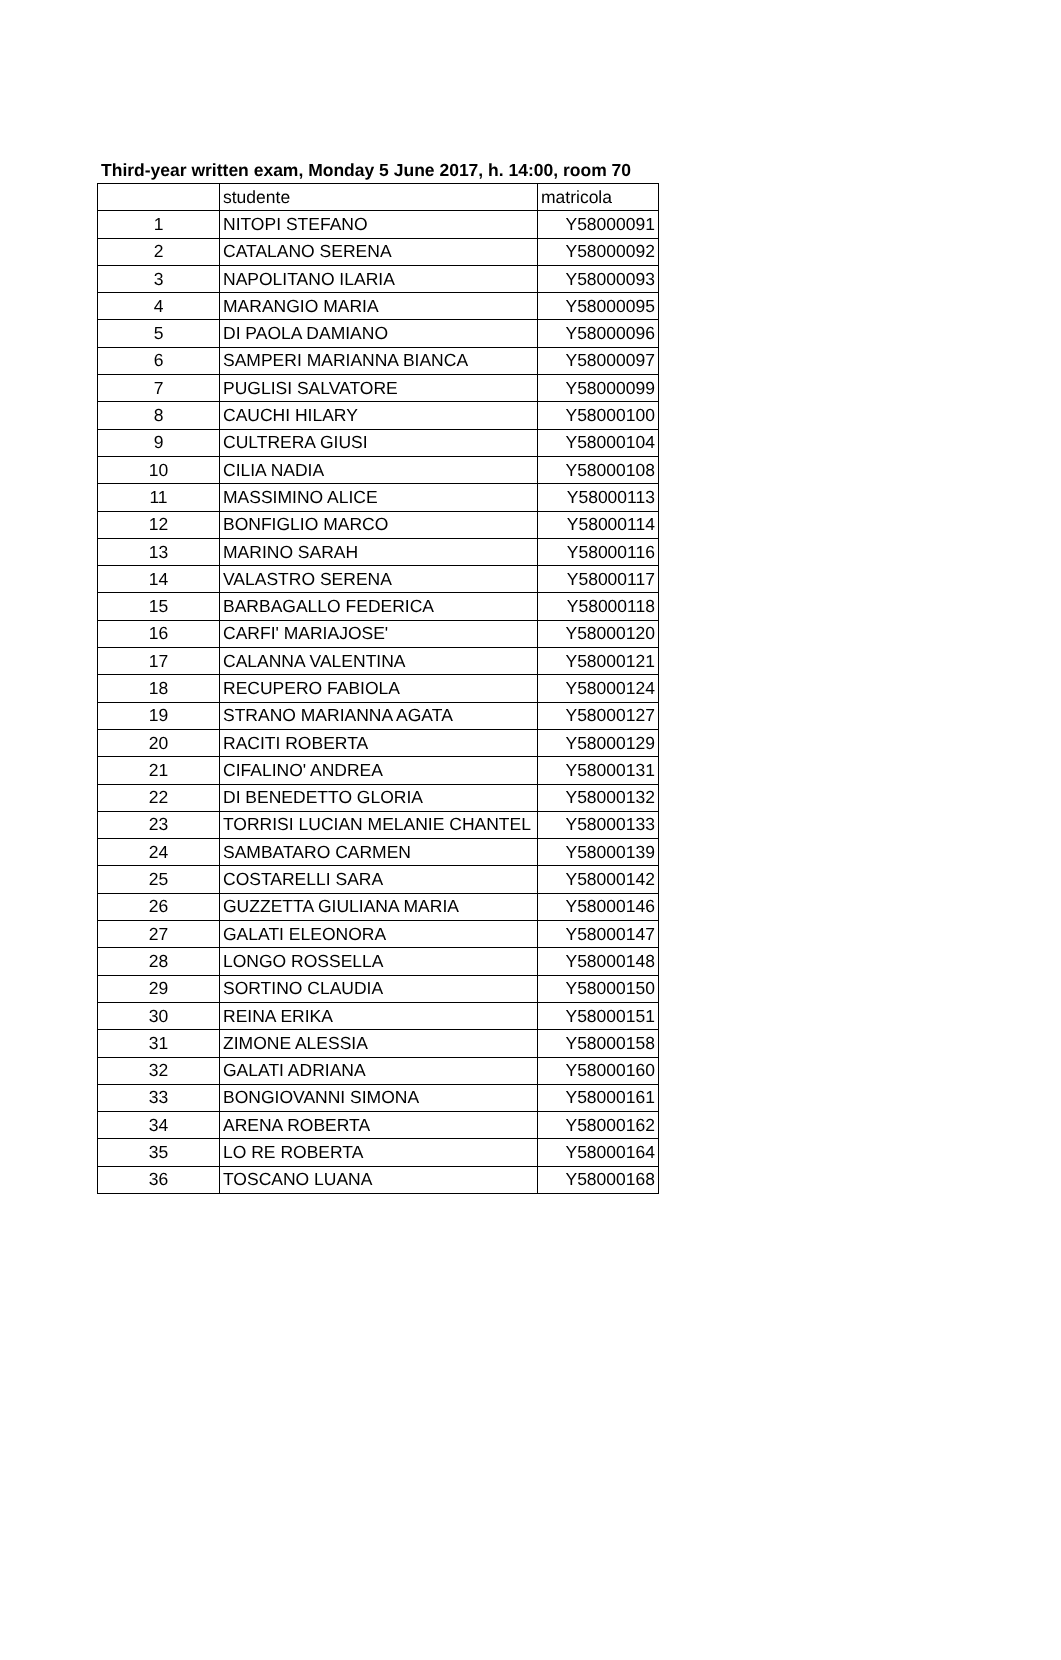Third-year written exam, Monday 5 June 2017, h. 14:00, room 70
| | studente | matricola |
| --- | --- | --- |
| 1 | NITOPI STEFANO | Y58000091 |
| 2 | CATALANO SERENA | Y58000092 |
| 3 | NAPOLITANO ILARIA | Y58000093 |
| 4 | MARANGIO MARIA | Y58000095 |
| 5 | DI PAOLA DAMIANO | Y58000096 |
| 6 | SAMPERI MARIANNA BIANCA | Y58000097 |
| 7 | PUGLISI SALVATORE | Y58000099 |
| 8 | CAUCHI HILARY | Y58000100 |
| 9 | CULTRERA GIUSI | Y58000104 |
| 10 | CILIA NADIA | Y58000108 |
| 11 | MASSIMINO ALICE | Y58000113 |
| 12 | BONFIGLIO MARCO | Y58000114 |
| 13 | MARINO SARAH | Y58000116 |
| 14 | VALASTRO SERENA | Y58000117 |
| 15 | BARBAGALLO FEDERICA | Y58000118 |
| 16 | CARFI' MARIAJOSE' | Y58000120 |
| 17 | CALANNA VALENTINA | Y58000121 |
| 18 | RECUPERO FABIOLA | Y58000124 |
| 19 | STRANO MARIANNA AGATA | Y58000127 |
| 20 | RACITI ROBERTA | Y58000129 |
| 21 | CIFALINO' ANDREA | Y58000131 |
| 22 | DI BENEDETTO GLORIA | Y58000132 |
| 23 | TORRISI LUCIAN MELANIE CHANTEL | Y58000133 |
| 24 | SAMBATARO CARMEN | Y58000139 |
| 25 | COSTARELLI SARA | Y58000142 |
| 26 | GUZZETTA GIULIANA MARIA | Y58000146 |
| 27 | GALATI ELEONORA | Y58000147 |
| 28 | LONGO ROSSELLA | Y58000148 |
| 29 | SORTINO CLAUDIA | Y58000150 |
| 30 | REINA ERIKA | Y58000151 |
| 31 | ZIMONE ALESSIA | Y58000158 |
| 32 | GALATI ADRIANA | Y58000160 |
| 33 | BONGIOVANNI SIMONA | Y58000161 |
| 34 | ARENA ROBERTA | Y58000162 |
| 35 | LO RE ROBERTA | Y58000164 |
| 36 | TOSCANO LUANA | Y58000168 |